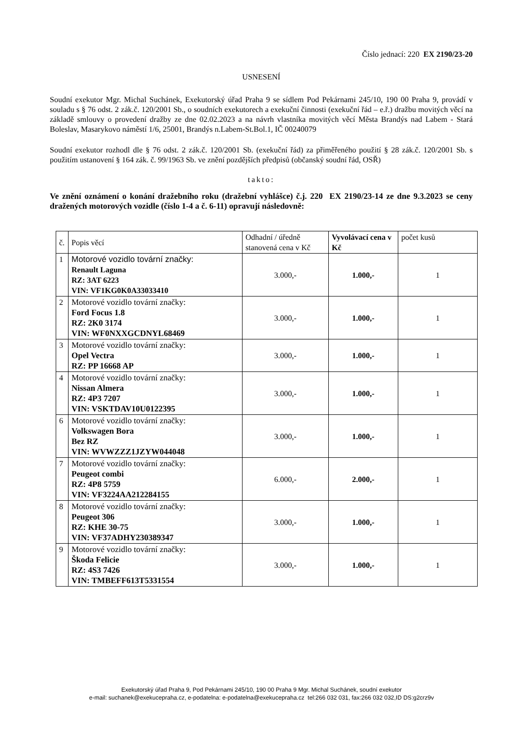Číslo jednací: 220 EX 2190/23-20
USNESENÍ
Soudní exekutor Mgr. Michal Suchánek, Exekutorský úřad Praha 9 se sídlem Pod Pekárnami 245/10, 190 00 Praha 9, provádí v souladu s § 76 odst. 2 zák.č. 120/2001 Sb., o soudních exekutorech a exekuční činnosti (exekuční řád – e.ř.) dražbu movitých věcí na základě smlouvy o provedení dražby ze dne 02.02.2023 a na návrh vlastníka movitých věcí Města Brandýs nad Labem - Stará Boleslav, Masarykovo náměstí 1/6, 25001, Brandýs n.Labem-St.Bol.1, IČ 00240079
Soudní exekutor rozhodl dle § 76 odst. 2 zák.č. 120/2001 Sb. (exekuční řád) za přiměřeného použití § 28 zák.č. 120/2001 Sb. s použitím ustanovení § 164 zák. č. 99/1963 Sb. ve znění pozdějších předpisů (občanský soudní řád, OSŘ)
takto:
Ve znění oznámení o konání dražebního roku (dražební vyhlášce) č.j. 220 EX 2190/23-14 ze dne 9.3.2023 se ceny dražených motorových vozidle (číslo 1-4 a č. 6-11) opravují následovně:
| č. | Popis věcí | Odhadní / úředně stanovená cena v Kč | Vyvolávací cena v Kč | počet kusů |
| 1 | Motorové vozidlo tovární značky: Renault Laguna RZ: 3AT 6223 VIN: VF1KG0K0A33033410 | 3.000,- | 1.000,- | 1 |
| 2 | Motorové vozidlo tovární značky: Ford Focus 1.8 RZ: 2K0 3174 VIN: WF0NXXGCDNYL68469 | 3.000,- | 1.000,- | 1 |
| 3 | Motorové vozidlo tovární značky: Opel Vectra RZ: PP 16668 AP | 3.000,- | 1.000,- | 1 |
| 4 | Motorové vozidlo tovární značky: Nissan Almera RZ: 4P3 7207 VIN: VSKTDAV10U0122395 | 3.000,- | 1.000,- | 1 |
| 6 | Motorové vozidlo tovární značky: Volkswagen Bora Bez RZ VIN: WVWZZZ1JZYW044048 | 3.000,- | 1.000,- | 1 |
| 7 | Motorové vozidlo tovární značky: Peugeot combi RZ: 4P8 5759 VIN: VF3224AA212284155 | 6.000,- | 2.000,- | 1 |
| 8 | Motorové vozidlo tovární značky: Peugeot 306 RZ: KHE 30-75 VIN: VF37ADHY230389347 | 3.000,- | 1.000,- | 1 |
| 9 | Motorové vozidlo tovární značky: Škoda Felicie RZ: 4S3 7426 VIN: TMBEFF613T5331554 | 3.000,- | 1.000,- | 1 |
Exekutorský úřad Praha 9, Pod Pekárnami 245/10, 190 00 Praha 9 Mgr. Michal Suchánek, soudní exekutor
e-mail: suchanek@exekucepraha.cz, e-podatelna: e-podatelna@exekucepraha.cz tel:266 032 031, fax:266 032 032,ID DS:g2crz9v